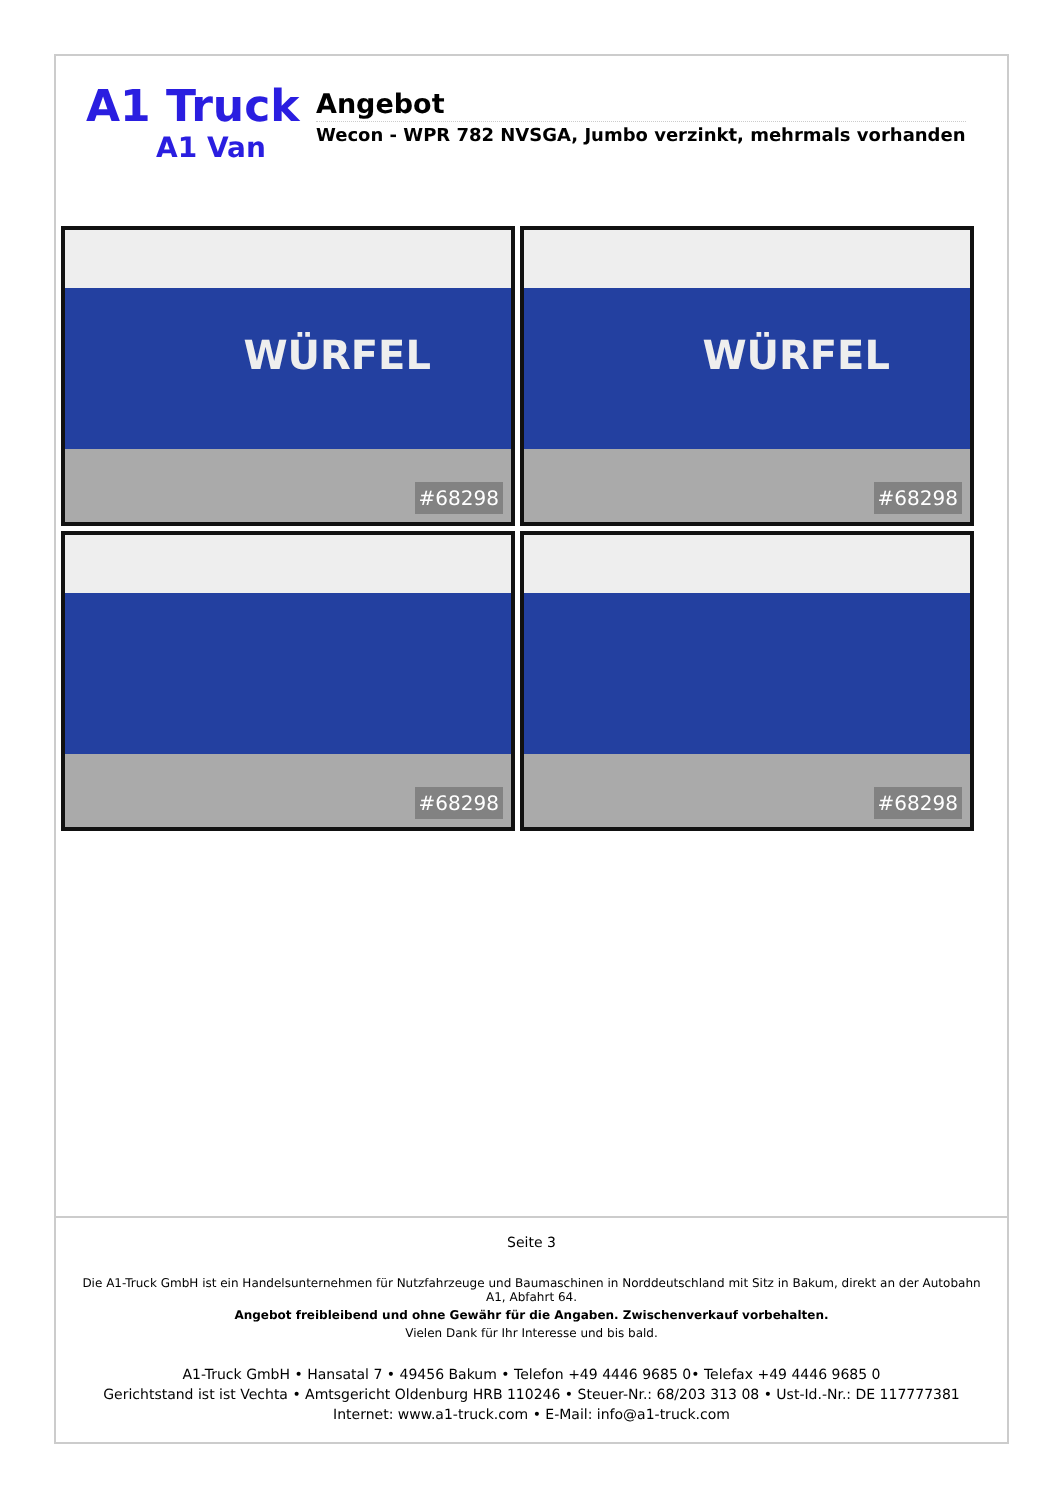A1 Truck
A1 Van
Angebot
Wecon - WPR 782 NVSGA, Jumbo verzinkt, mehrmals vorhanden
WÜRFEL
#68298
WÜRFEL
#68298
#68298
#68298
Seite 3
Die A1-Truck GmbH ist ein Handelsunternehmen für Nutzfahrzeuge und Baumaschinen in Norddeutschland mit Sitz in Bakum, direkt an der Autobahn A1, Abfahrt 64.
Angebot freibleibend und ohne Gewähr für die Angaben. Zwischenverkauf vorbehalten.
Vielen Dank für Ihr Interesse und bis bald.
A1-Truck GmbH • Hansatal 7 • 49456 Bakum • Telefon +49 4446 9685 0• Telefax +49 4446 9685 0
Gerichtstand ist ist Vechta • Amtsgericht Oldenburg HRB 110246 • Steuer-Nr.: 68/203 313 08 • Ust-Id.-Nr.: DE 117777381
Internet: www.a1-truck.com • E-Mail: info@a1-truck.com